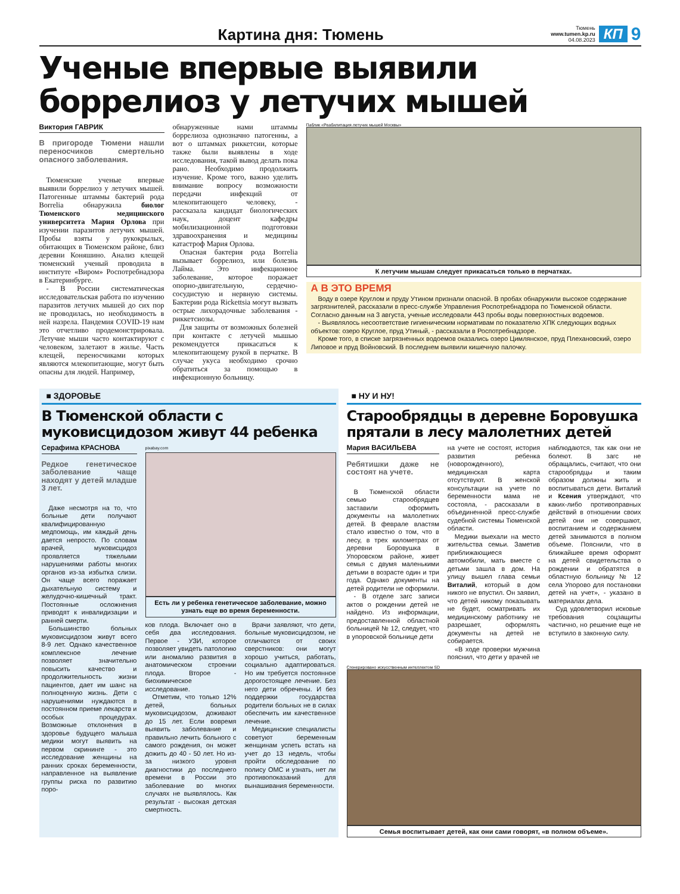Картина дня: Тюмень
Тюмень
www.tumen.kp.ru
04.08.2023
КП 9
Ученые впервые выявили боррелиоз у летучих мышей
Виктория ГАВРИК
В пригороде Тюмени нашли переносчиков смертельно опасного заболевания.
Тюменские ученые впервые выявили боррелиоз у летучих мышей. Патогенные штаммы бактерий рода Borrelia обнаружила биолог Тюменского медицинского университета Мария Орлова при изучении паразитов летучих мышей. Пробы взяты у рукокрылых, обитающих в Тюменском районе, близ деревни Коняшино. Анализ клещей тюменский ученый проводила в институте «Виром» Роспотребнадзора в Екатеринбурге.
- В России систематическая исследовательская работа по изучению паразитов летучих мышей до сих пор не проводилась, но необходимость в ней назрела. Пандемия COVID-19 нам это отчетливо продемонстрировала. Летучие мыши часто контактируют с человеком, залетают в жилье. Часть клещей, переносчиками которых являются млекопитающие, могут быть опасны для людей. Например,
обнаруженные нами штаммы боррелиоза однозначно патогенны, а вот о штаммах риккетсии, которые также были выявлены в ходе исследования, такой вывод делать пока рано. Необходимо продолжить изучение. Кроме того, важно уделить внимание вопросу возможности передачи инфекций от млекопитающего человеку, - рассказала кандидат биологических наук, доцент кафедры мобилизационной подготовки здравоохранения и медицины катастроф Мария Орлова.
Опасная бактерия рода Borrelia вызывает боррелиоз, или болезнь Лайма. Это инфекционное заболевание, которое поражает опорно-двигательную, сердечно-сосудистую и нервную системы. Бактерии рода Rickettsia могут вызвать острые лихорадочные заболевания - риккетсиозы.
Для защиты от возможных болезней при контакте с летучей мышью рекомендуется прикасаться к млекопитающему рукой в перчатке. В случае укуса необходимо срочно обратиться за помощью в инфекционную больницу.
Паблик «Реабилитация летучих мышей Москвы»
К летучим мышам следует прикасаться только в перчатках.
А В ЭТО ВРЕМЯ
Воду в озере Круглом и пруду Утином признали опасной. В пробах обнаружили высокое содержание загрязнителей, рассказали в пресс-службе Управления Роспотребнадзора по Тюменской области. Согласно данным на 3 августа, ученые исследовали 443 пробы воды поверхностных водоемов.
- Выявлялось несоответствие гигиеническим нормативам по показателю ХПК следующих водных объектов: озеро Круглое, пруд Утиный, - рассказали в Роспотребнадзоре.
Кроме того, в списке загрязненных водоемов оказались озеро Цимлянское, пруд Плехановский, озеро Липовое и пруд Войновский. В последнем выявили кишечную палочку.
■ ЗДОРОВЬЕ
В Тюменской области с муковисцидозом живут 44 ребенка
Серафима КРАСНОВА
Редкое генетическое заболевание чаще находят у детей младше 3 лет.
Даже несмотря на то, что больные дети получают квалифицированную медпомощь, им каждый день дается непросто. По словам врачей, муковисцидоз проявляется тяжелыми нарушениями работы многих органов из-за избытка слизи. Он чаще всего поражает дыхательную систему и желудочно-кишечный тракт. Постоянные осложнения приводят к инвалидизации и ранней смерти.
Большинство больных муковисцидозом живут всего 8-9 лет. Однако качественное комплексное лечение позволяет значительно повысить качество и продолжительность жизни пациентов, дает им шанс на полноценную жизнь. Дети с нарушениями нуждаются в постоянном приеме лекарств и особых процедурах. Возможные отклонения в здоровье будущего малыша медики могут выявить на первом скрининге - это исследование женщины на ранних сроках беременности, направленное на выявление группы риска по развитию поро-
pixabay.com
Есть ли у ребенка генетическое заболевание, можно узнать еще во время беременности.
ков плода. Включает оно в себя два исследования. Первое - УЗИ, которое позволяет увидеть патологию или аномалию развития в анатомическом строении плода. Второе - биохимическое исследование.
Отметим, что только 12% детей, больных муковисцидозом, доживают до 15 лет. Если вовремя выявить заболевание и правильно лечить больного с самого рождения, он может дожить до 40 - 50 лет. Но из-за низкого уровня диагностики до последнего времени в России это заболевание во многих случаях не выявлялось. Как результат - высокая детская смертность.
Врачи заявляют, что дети, больные муковисцидозом, не отличаются от своих сверстников: они могут хорошо учиться, работать, социально адаптироваться. Но им требуется постоянное дорогостоящее лечение. Без него дети обречены. И без поддержки государства родители больных не в силах обеспечить им качественное лечение.
Медицинские специалисты советуют беременным женщинам успеть встать на учет до 13 недель, чтобы пройти обследование по полису ОМС и узнать, нет ли противопоказаний для вынашивания беременности.
■ НУ И НУ!
Старообрядцы в деревне Боровушка прятали в лесу малолетних детей
Мария ВАСИЛЬЕВА
Ребятишки даже не состоят на учете.
В Тюменской области семью старообрядцев заставили оформить документы на малолетних детей. В феврале властям стало известно о том, что в лесу, в трех километрах от деревни Боровушка в Упоровском районе, живет семья с двумя маленькими детьми в возрасте один и три года. Однако документы на детей родители не оформили.
- В отделе загс записи актов о рождении детей не найдено. Из информации, предоставленной областной больницей № 12, следует, что в упоровской больнице дети
на учете не состоят, история развития ребенка (новорожденного), медицинская карта отсутствуют. В женской консультации на учете по беременности мама не состояла, - рассказали в объединенной пресс-службе судебной системы Тюменской области.
Медики выехали на место жительства семьи. Заметив приближающиеся автомобили, мать вместе с детьми зашла в дом. На улицу вышел глава семьи Виталий, который в дом никого не впустил. Он заявил, что детей никому показывать не будет, осматривать их медицинскому работнику не разрешает, оформлять документы на детей не собирается.
«В ходе проверки мужчина пояснил, что дети у врачей не
наблюдаются, так как они не болеют. В загс не обращались, считают, что они старообрядцы и таким образом должны жить и воспитываться дети. Виталий и Ксения утверждают, что каких-либо противоправных действий в отношении своих детей они не совершают, воспитанием и содержанием детей занимаются в полном объеме. Пояснили, что в ближайшее время оформят на детей свидетельства о рождении и обратятся в областную больницу № 12 села Упорово для постановки детей на учет», - указано в материалах дела.
Суд удовлетворил исковые требования соцзащиты частично, но решение еще не вступило в законную силу.
Сгенерировано искусственным интеллектом SD
Семья воспитывает детей, как они сами говорят, «в полном объеме».